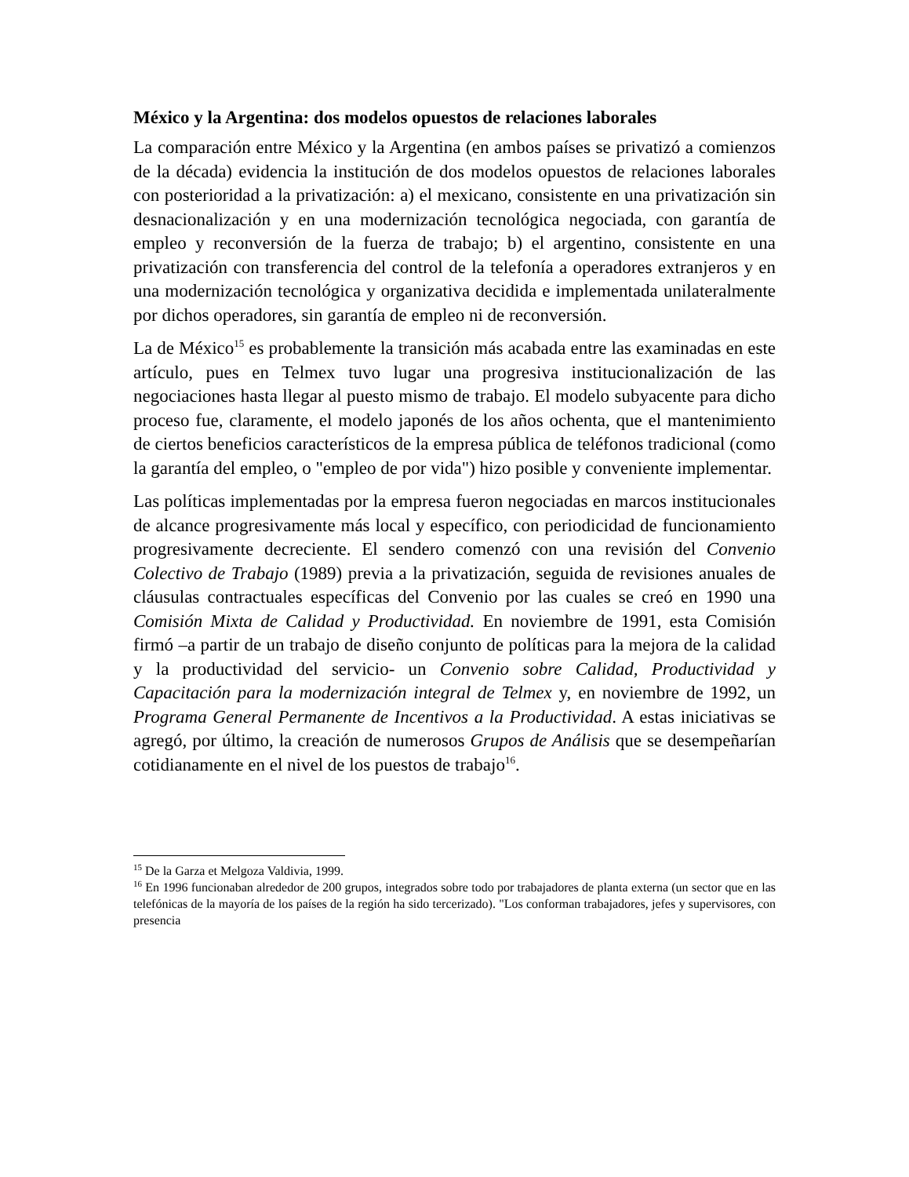México y la Argentina: dos modelos opuestos de relaciones laborales
La comparación entre México y la Argentina (en ambos países se privatizó a comienzos de la década) evidencia la institución de dos modelos opuestos de relaciones laborales con posterioridad a la privatización: a) el mexicano, consistente en una privatización sin desnacionalización y en una modernización tecnológica negociada, con garantía de empleo y reconversión de la fuerza de trabajo; b) el argentino, consistente en una privatización con transferencia del control de la telefonía a operadores extranjeros y en una modernización tecnológica y organizativa decidida e implementada unilateralmente por dichos operadores, sin garantía de empleo ni de reconversión.
La de México<sup>15</sup> es probablemente la transición más acabada entre las examinadas en este artículo, pues en Telmex tuvo lugar una progresiva institucionalización de las negociaciones hasta llegar al puesto mismo de trabajo. El modelo subyacente para dicho proceso fue, claramente, el modelo japonés de los años ochenta, que el mantenimiento de ciertos beneficios característicos de la empresa pública de teléfonos tradicional (como la garantía del empleo, o "empleo de por vida") hizo posible y conveniente implementar.
Las políticas implementadas por la empresa fueron negociadas en marcos institucionales de alcance progresivamente más local y específico, con periodicidad de funcionamiento progresivamente decreciente. El sendero comenzó con una revisión del Convenio Colectivo de Trabajo (1989) previa a la privatización, seguida de revisiones anuales de cláusulas contractuales específicas del Convenio por las cuales se creó en 1990 una Comisión Mixta de Calidad y Productividad. En noviembre de 1991, esta Comisión firmó –a partir de un trabajo de diseño conjunto de políticas para la mejora de la calidad y la productividad del servicio- un Convenio sobre Calidad, Productividad y Capacitación para la modernización integral de Telmex y, en noviembre de 1992, un Programa General Permanente de Incentivos a la Productividad. A estas iniciativas se agregó, por último, la creación de numerosos Grupos de Análisis que se desempeñarían cotidianamente en el nivel de los puestos de trabajo<sup>16</sup>.
<sup>15</sup> De la Garza et Melgoza Valdivia, 1999.
<sup>16</sup> En 1996 funcionaban alrededor de 200 grupos, integrados sobre todo por trabajadores de planta externa (un sector que en las telefónicas de la mayoría de los países de la región ha sido tercerizado). "Los conforman trabajadores, jefes y supervisores, con presencia